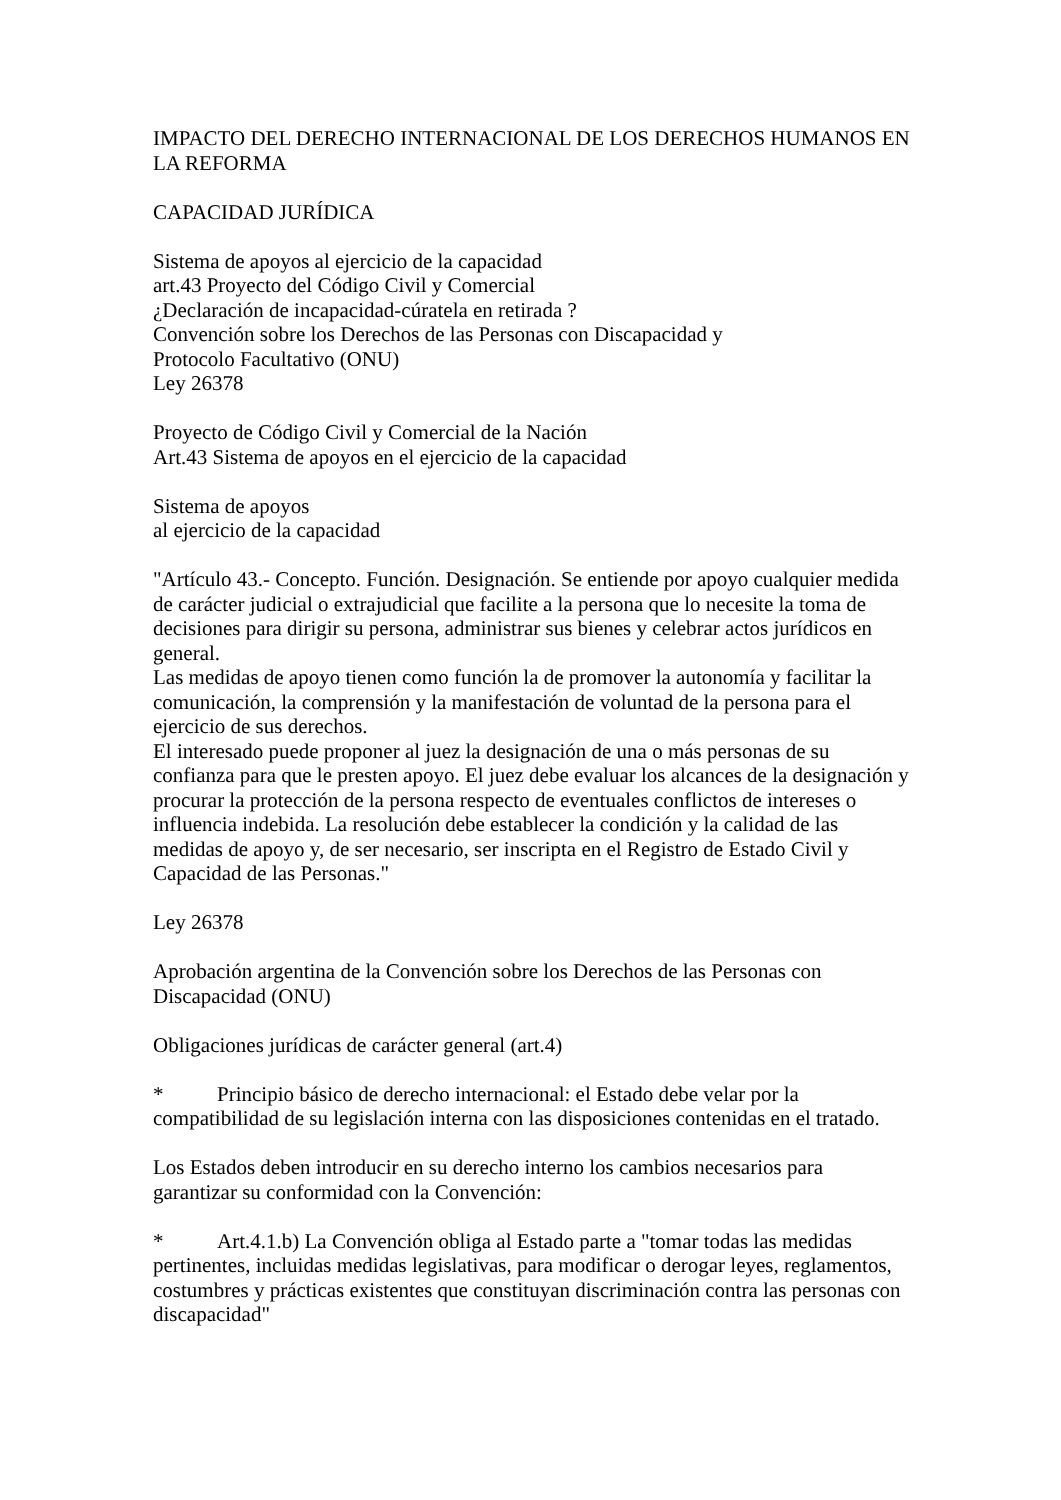IMPACTO DEL DERECHO INTERNACIONAL DE LOS DERECHOS HUMANOS EN LA REFORMA
CAPACIDAD JURÍDICA
Sistema de apoyos al ejercicio de la capacidad
art.43 Proyecto del Código Civil y Comercial
¿Declaración de incapacidad-cúratela en retirada ?
Convención sobre los Derechos de las Personas con Discapacidad y
Protocolo Facultativo (ONU)
Ley 26378
Proyecto de Código Civil y Comercial de la Nación
Art.43 Sistema de apoyos en el ejercicio de la capacidad
Sistema de apoyos
al ejercicio de la capacidad
"Artículo 43.- Concepto. Función. Designación. Se entiende por apoyo cualquier medida de carácter judicial o extrajudicial que facilite a la persona que lo necesite la toma de decisiones para dirigir su persona, administrar sus bienes y celebrar actos jurídicos en general.
Las medidas de apoyo tienen como función la de promover la autonomía y facilitar la comunicación, la comprensión y la manifestación de voluntad de la persona para el ejercicio de sus derechos.
El interesado puede proponer al juez la designación de una o más personas de su confianza para que le presten apoyo. El juez debe evaluar los alcances de la designación y procurar la protección de la persona respecto de eventuales conflictos de intereses o influencia indebida. La resolución debe establecer la condición y la calidad de las medidas de apoyo y, de ser necesario, ser inscripta en el Registro de Estado Civil y Capacidad de las Personas."
Ley 26378
Aprobación argentina de la Convención sobre los Derechos de las Personas con Discapacidad (ONU)
Obligaciones jurídicas de carácter general (art.4)
* Principio básico de derecho internacional: el Estado debe velar por la compatibilidad de su legislación interna con las disposiciones contenidas en el tratado.
Los Estados deben introducir en su derecho interno los cambios necesarios para garantizar su conformidad con la Convención:
* Art.4.1.b) La Convención obliga al Estado parte a "tomar todas las medidas pertinentes, incluidas medidas legislativas, para modificar o derogar leyes, reglamentos, costumbres y prácticas existentes que constituyan discriminación contra las personas con discapacidad"